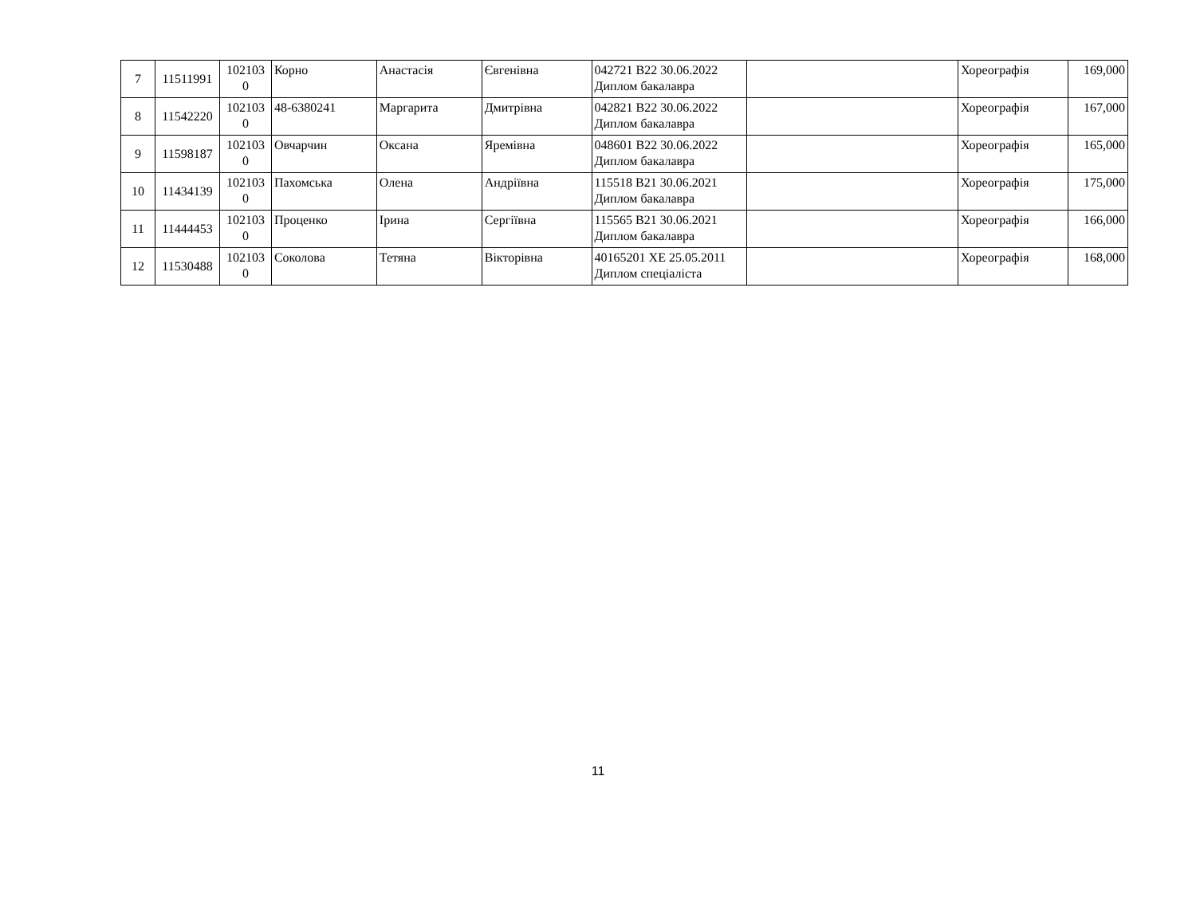| 7 | 11511991 | 102103 0 | Корно | Анастасія | Євгенівна | 042721 B22 30.06.2022 Диплом бакалавра | | Хореографія | 169,000 |
| 8 | 11542220 | 102103 0 | 48-6380241 | Маргарита | Дмитрівна | 042821 B22 30.06.2022 Диплом бакалавра | | Хореографія | 167,000 |
| 9 | 11598187 | 102103 0 | Овчарчин | Оксана | Яремівна | 048601 B22 30.06.2022 Диплом бакалавра | | Хореографія | 165,000 |
| 10 | 11434139 | 102103 0 | Пахомська | Олена | Андріївна | 115518 B21 30.06.2021 Диплом бакалавра | | Хореографія | 175,000 |
| 11 | 11444453 | 102103 0 | Проценко | Ірина | Сергіївна | 115565 B21 30.06.2021 Диплом бакалавра | | Хореографія | 166,000 |
| 12 | 11530488 | 102103 0 | Соколова | Тетяна | Вікторівна | 40165201 ХЕ 25.05.2011 Диплом спеціаліста | | Хореографія | 168,000 |
11